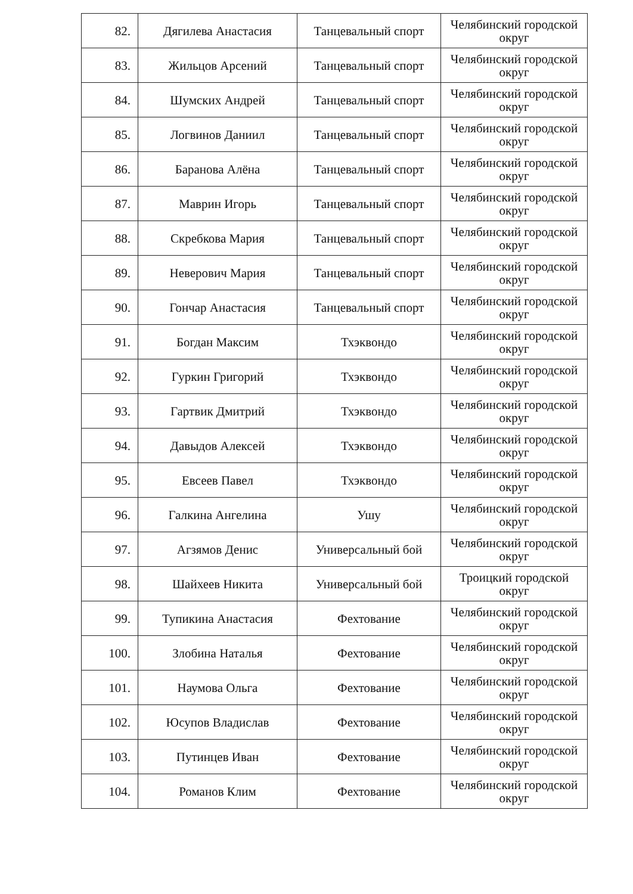| 82. | Дягилева Анастасия | Танцевальный спорт | Челябинский городской округ |
| 83. | Жильцов Арсений | Танцевальный спорт | Челябинский городской округ |
| 84. | Шумских Андрей | Танцевальный спорт | Челябинский городской округ |
| 85. | Логвинов Даниил | Танцевальный спорт | Челябинский городской округ |
| 86. | Баранова Алёна | Танцевальный спорт | Челябинский городской округ |
| 87. | Маврин Игорь | Танцевальный спорт | Челябинский городской округ |
| 88. | Скребкова Мария | Танцевальный спорт | Челябинский городской округ |
| 89. | Неверович Мария | Танцевальный спорт | Челябинский городской округ |
| 90. | Гончар Анастасия | Танцевальный спорт | Челябинский городской округ |
| 91. | Богдан Максим | Тхэквондо | Челябинский городской округ |
| 92. | Гуркин Григорий | Тхэквондо | Челябинский городской округ |
| 93. | Гартвик Дмитрий | Тхэквондо | Челябинский городской округ |
| 94. | Давыдов Алексей | Тхэквондо | Челябинский городской округ |
| 95. | Евсеев Павел | Тхэквондо | Челябинский городской округ |
| 96. | Галкина Ангелина | Ушу | Челябинский городской округ |
| 97. | Агзямов Денис | Универсальный бой | Челябинский городской округ |
| 98. | Шайхеев Никита | Универсальный бой | Троицкий городской округ |
| 99. | Тупикина Анастасия | Фехтование | Челябинский городской округ |
| 100. | Злобина Наталья | Фехтование | Челябинский городской округ |
| 101. | Наумова Ольга | Фехтование | Челябинский городской округ |
| 102. | Юсупов Владислав | Фехтование | Челябинский городской округ |
| 103. | Путинцев Иван | Фехтование | Челябинский городской округ |
| 104. | Романов Клим | Фехтование | Челябинский городской округ |